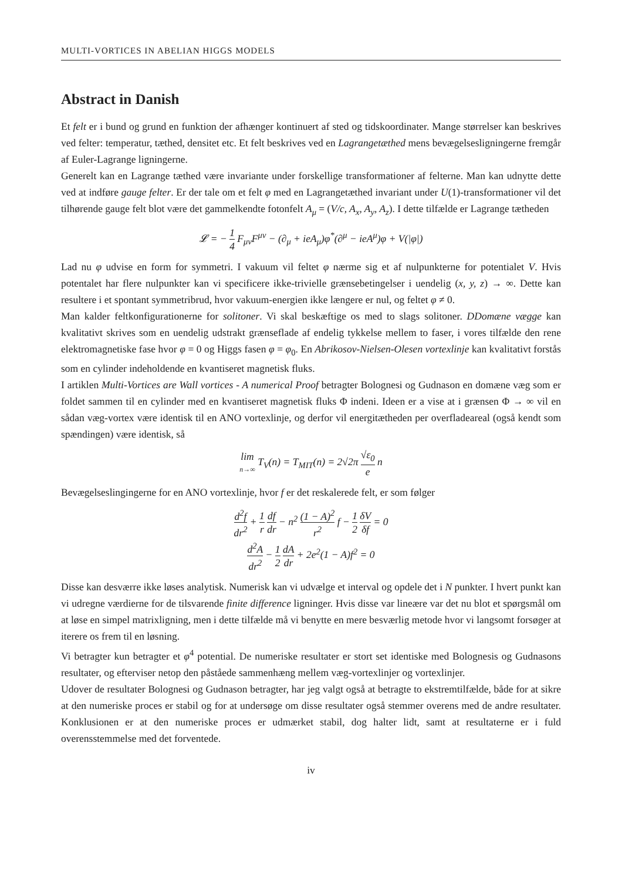MULTI-VORTICES IN ABELIAN HIGGS MODELS
Abstract in Danish
Et felt er i bund og grund en funktion der afhænger kontinuert af sted og tidskoordinater. Mange størrelser kan beskrives ved felter: temperatur, tæthed, densitet etc. Et felt beskrives ved en Lagrangetæthed mens bevægelsesligningerne fremgår af Euler-Lagrange ligningerne.
Generelt kan en Lagrange tæthed være invariante under forskellige transformationer af felterne. Man kan udnytte dette ved at indføre gauge felter. Er der tale om et felt φ med en Lagrangetæthed invariant under U(1)-transformationer vil det tilhørende gauge felt blot være det gammelkendte fotonfelt A<sub>μ</sub> = (V/c, A<sub>x</sub>, A<sub>y</sub>, A<sub>z</sub>). I dette tilfælde er Lagrange tætheden
𝓛 = − 1 4 F<sub>μν</sub>F<sup>μν</sup> − (∂<sub>μ</sub> + ieA<sub>μ</sub>)φ<sup>*</sup>(∂<sup>μ</sup> − ieA<sup>μ</sup>)φ + V(|φ|)
Lad nu φ udvise en form for symmetri. I vakuum vil feltet φ nærme sig et af nulpunkterne for potentialet V. Hvis potentalet har flere nulpunkter kan vi specificere ikke-trivielle grænsebetingelser i uendelig (x, y, z) → ∞. Dette kan resultere i et spontant symmetribrud, hvor vakuum-energien ikke længere er nul, og feltet φ ≠ 0.
Man kalder feltkonfigurationerne for solitoner. Vi skal beskæftige os med to slags solitoner. DDomæne vægge kan kvalitativt skrives som en uendelig udstrakt grænseflade af endelig tykkelse mellem to faser, i vores tilfælde den rene elektromagnetiske fase hvor φ = 0 og Higgs fasen φ = φ<sub>0</sub>. En Abrikosov-Nielsen-Olesen vortexlinje kan kvalitativt forstås som en cylinder indeholdende en kvantiseret magnetisk fluks.
I artiklen Multi-Vortices are Wall vortices - A numerical Proof betragter Bolognesi og Gudnason en domæne væg som er foldet sammen til en cylinder med en kvantiseret magnetisk fluks Φ indeni. Ideen er a vise at i grænsen Φ → ∞ vil en sådan væg-vortex være identisk til en ANO vortexlinje, og derfor vil energitætheden per overfladeareal (også kendt som spændingen) være identisk, så
lim n→∞ T<sub>V</sub>(n) = T<sub>MIT</sub>(n) = 2√2π √ε<sub>0</sub> e n
Bevægelseslingingerne for en ANO vortexlinje, hvor f er det reskalerede felt, er som følger
d<sup>2</sup>f dr<sup>2</sup> + 1 r df dr − n<sup>2</sup> (1 − A)<sup>2</sup> r<sup>2</sup> f − 1 2 δV δf = 0
d<sup>2</sup>A dr<sup>2</sup> − 1 2 dA dr + 2e<sup>2</sup>(1 − A)f<sup>2</sup> = 0
Disse kan desværre ikke løses analytisk. Numerisk kan vi udvælge et interval og opdele det i N punkter. I hvert punkt kan vi udregne værdierne for de tilsvarende finite difference ligninger. Hvis disse var lineære var det nu blot et spørgsmål om at løse en simpel matrixligning, men i dette tilfælde må vi benytte en mere besværlig metode hvor vi langsomt forsøger at iterere os frem til en løsning.
Vi betragter kun betragter et φ<sup>4</sup> potential. De numeriske resultater er stort set identiske med Bolognesis og Gudnasons resultater, og efterviser netop den påståede sammenhæng mellem væg-vortexlinjer og vortexlinjer.
Udover de resultater Bolognesi og Gudnason betragter, har jeg valgt også at betragte to ekstremtilfælde, både for at sikre at den numeriske proces er stabil og for at undersøge om disse resultater også stemmer overens med de andre resultater. Konklusionen er at den numeriske proces er udmærket stabil, dog halter lidt, samt at resultaterne er i fuld overensstemmelse med det forventede.
iv